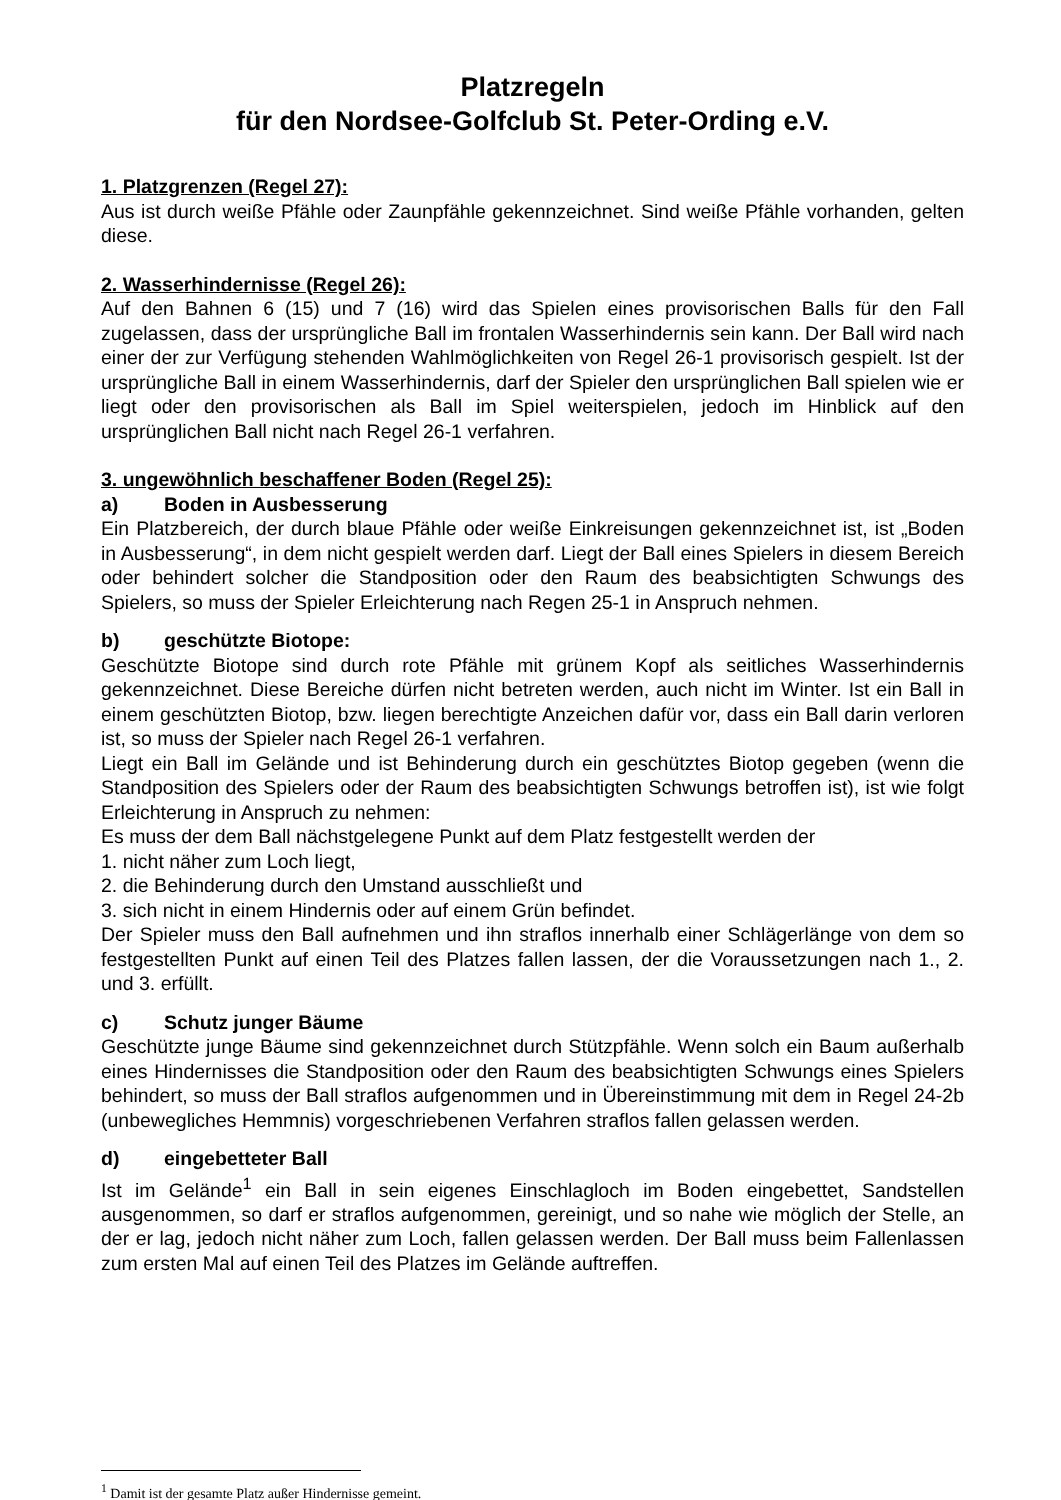Platzregeln
für den Nordsee-Golfclub St. Peter-Ording e.V.
1. Platzgrenzen (Regel 27):
Aus ist durch weiße Pfähle oder Zaunpfähle gekennzeichnet. Sind weiße Pfähle vorhanden, gelten diese.
2. Wasserhindernisse (Regel 26):
Auf den Bahnen 6 (15) und 7 (16) wird das Spielen eines provisorischen Balls für den Fall zugelassen, dass der ursprüngliche Ball im frontalen Wasserhindernis sein kann. Der Ball wird nach einer der zur Verfügung stehenden Wahlmöglichkeiten von Regel 26-1 provisorisch gespielt. Ist der ursprüngliche Ball in einem Wasserhindernis, darf der Spieler den ursprünglichen Ball spielen wie er liegt oder den provisorischen als Ball im Spiel weiterspielen, jedoch im Hinblick auf den ursprünglichen Ball nicht nach Regel 26-1 verfahren.
3. ungewöhnlich beschaffener Boden (Regel 25):
a) Boden in Ausbesserung
Ein Platzbereich, der durch blaue Pfähle oder weiße Einkreisungen gekennzeichnet ist, ist „Boden in Ausbesserung“, in dem nicht gespielt werden darf. Liegt der Ball eines Spielers in diesem Bereich oder behindert solcher die Standposition oder den Raum des beabsichtigten Schwungs des Spielers, so muss der Spieler Erleichterung nach Regen 25-1 in Anspruch nehmen.
b) geschützte Biotope:
Geschützte Biotope sind durch rote Pfähle mit grünem Kopf als seitliches Wasserhindernis gekennzeichnet. Diese Bereiche dürfen nicht betreten werden, auch nicht im Winter. Ist ein Ball in einem geschützten Biotop, bzw. liegen berechtigte Anzeichen dafür vor, dass ein Ball darin verloren ist, so muss der Spieler nach Regel 26-1 verfahren.
Liegt ein Ball im Gelände und ist Behinderung durch ein geschütztes Biotop gegeben (wenn die Standposition des Spielers oder der Raum des beabsichtigten Schwungs betroffen ist), ist wie folgt Erleichterung in Anspruch zu nehmen:
Es muss der dem Ball nächstgelegene Punkt auf dem Platz festgestellt werden der
1. nicht näher zum Loch liegt,
2. die Behinderung durch den Umstand ausschließt und
3. sich nicht in einem Hindernis oder auf einem Grün befindet.
Der Spieler muss den Ball aufnehmen und ihn straflos innerhalb einer Schlägerlänge von dem so festgestellten Punkt auf einen Teil des Platzes fallen lassen, der die Voraussetzungen nach 1., 2. und 3. erfüllt.
c) Schutz junger Bäume
Geschützte junge Bäume sind gekennzeichnet durch Stützpfähle. Wenn solch ein Baum außerhalb eines Hindernisses die Standposition oder den Raum des beabsichtigten Schwungs eines Spielers behindert, so muss der Ball straflos aufgenommen und in Übereinstimmung mit dem in Regel 24-2b (unbewegliches Hemmnis) vorgeschriebenen Verfahren straflos fallen gelassen werden.
d) eingebetteter Ball
Ist im Gelände<sup>1</sup> ein Ball in sein eigenes Einschlagloch im Boden eingebettet, Sandstellen ausgenommen, so darf er straflos aufgenommen, gereinigt, und so nahe wie möglich der Stelle, an der er lag, jedoch nicht näher zum Loch, fallen gelassen werden. Der Ball muss beim Fallenlassen zum ersten Mal auf einen Teil des Platzes im Gelände auftreffen.
<sup>1</sup> Damit ist der gesamte Platz außer Hindernisse gemeint.